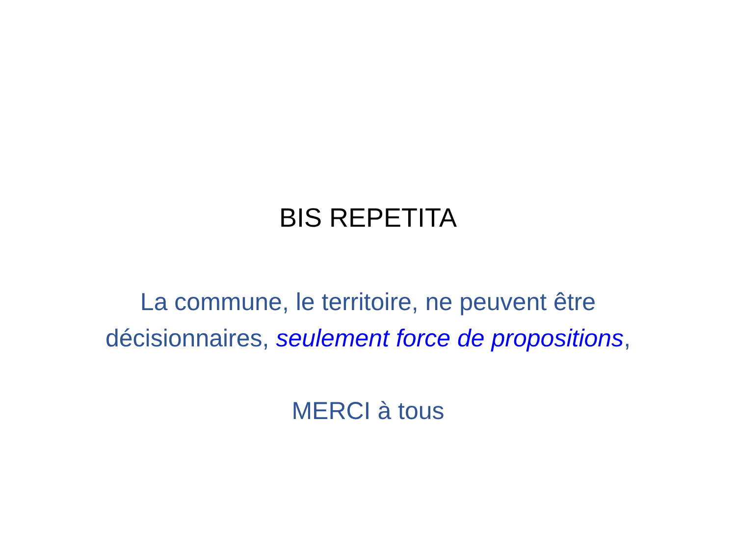BIS REPETITA
La commune, le territoire, ne peuvent être
décisionnaires, seulement force de propositions,
MERCI à tous